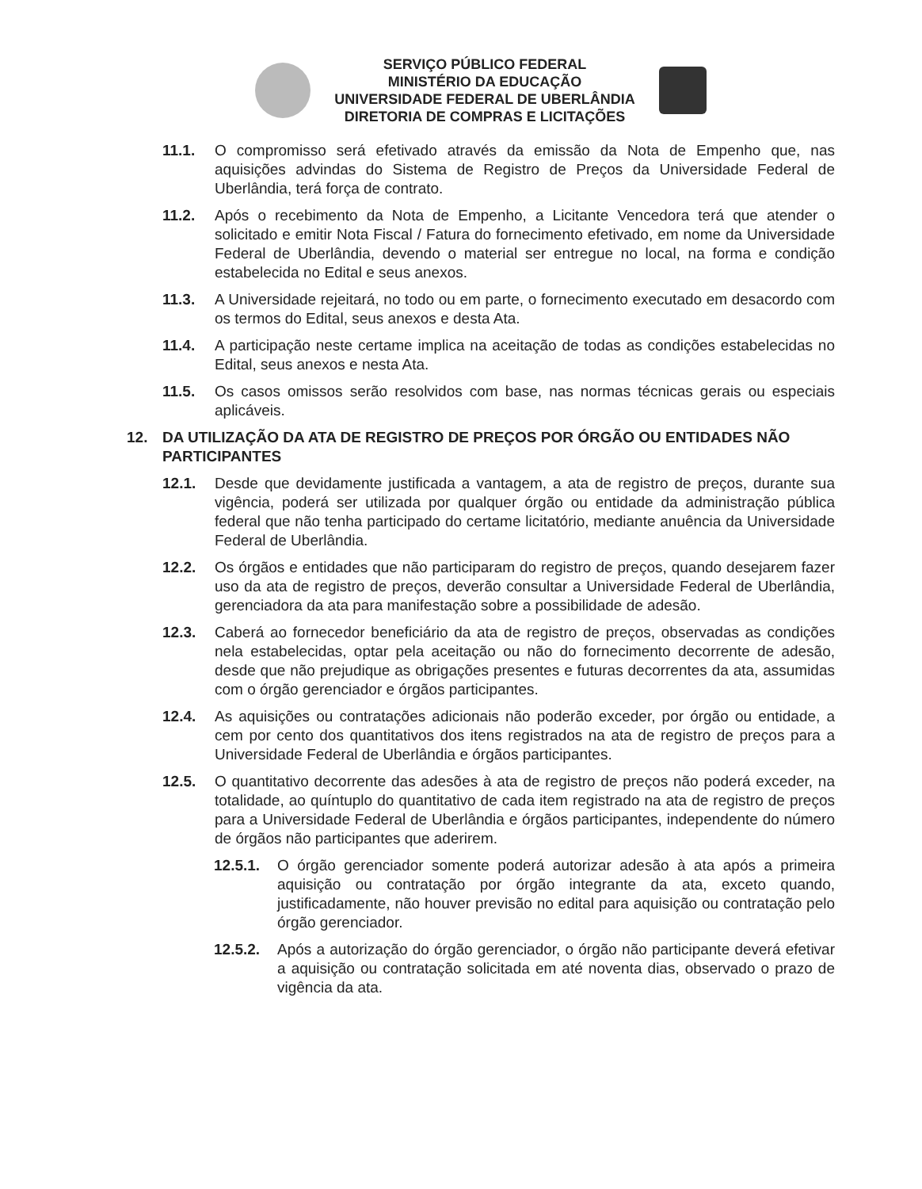SERVIÇO PÚBLICO FEDERAL
MINISTÉRIO DA EDUCAÇÃO
UNIVERSIDADE FEDERAL DE UBERLÂNDIA
DIRETORIA DE COMPRAS E LICITAÇÕES
11.1. O compromisso será efetivado através da emissão da Nota de Empenho que, nas aquisições advindas do Sistema de Registro de Preços da Universidade Federal de Uberlândia, terá força de contrato.
11.2. Após o recebimento da Nota de Empenho, a Licitante Vencedora terá que atender o solicitado e emitir Nota Fiscal / Fatura do fornecimento efetivado, em nome da Universidade Federal de Uberlândia, devendo o material ser entregue no local, na forma e condição estabelecida no Edital e seus anexos.
11.3. A Universidade rejeitará, no todo ou em parte, o fornecimento executado em desacordo com os termos do Edital, seus anexos e desta Ata.
11.4. A participação neste certame implica na aceitação de todas as condições estabelecidas no Edital, seus anexos e nesta Ata.
11.5. Os casos omissos serão resolvidos com base, nas normas técnicas gerais ou especiais aplicáveis.
12. DA UTILIZAÇÃO DA ATA DE REGISTRO DE PREÇOS POR ÓRGÃO OU ENTIDADES NÃO PARTICIPANTES
12.1. Desde que devidamente justificada a vantagem, a ata de registro de preços, durante sua vigência, poderá ser utilizada por qualquer órgão ou entidade da administração pública federal que não tenha participado do certame licitatório, mediante anuência da Universidade Federal de Uberlândia.
12.2. Os órgãos e entidades que não participaram do registro de preços, quando desejarem fazer uso da ata de registro de preços, deverão consultar a Universidade Federal de Uberlândia, gerenciadora da ata para manifestação sobre a possibilidade de adesão.
12.3. Caberá ao fornecedor beneficiário da ata de registro de preços, observadas as condições nela estabelecidas, optar pela aceitação ou não do fornecimento decorrente de adesão, desde que não prejudique as obrigações presentes e futuras decorrentes da ata, assumidas com o órgão gerenciador e órgãos participantes.
12.4. As aquisições ou contratações adicionais não poderão exceder, por órgão ou entidade, a cem por cento dos quantitativos dos itens registrados na ata de registro de preços para a Universidade Federal de Uberlândia e órgãos participantes.
12.5. O quantitativo decorrente das adesões à ata de registro de preços não poderá exceder, na totalidade, ao quíntuplo do quantitativo de cada item registrado na ata de registro de preços para a Universidade Federal de Uberlândia e órgãos participantes, independente do número de órgãos não participantes que aderirem.
12.5.1. O órgão gerenciador somente poderá autorizar adesão à ata após a primeira aquisição ou contratação por órgão integrante da ata, exceto quando, justificadamente, não houver previsão no edital para aquisição ou contratação pelo órgão gerenciador.
12.5.2. Após a autorização do órgão gerenciador, o órgão não participante deverá efetivar a aquisição ou contratação solicitada em até noventa dias, observado o prazo de vigência da ata.